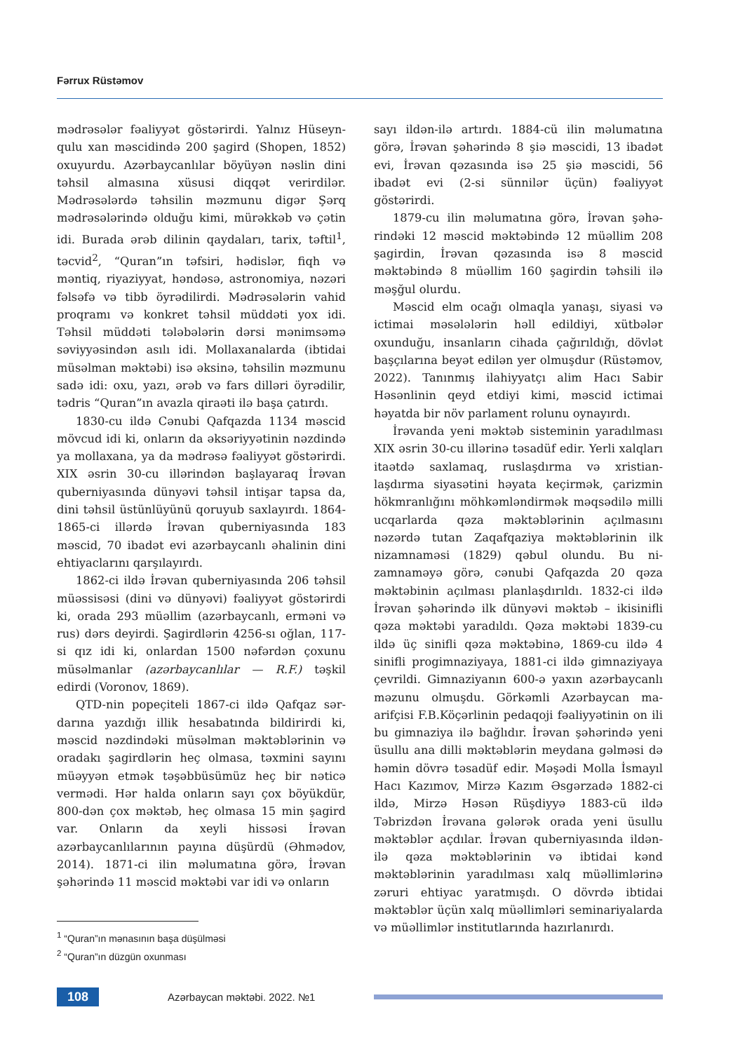Fərrux Rüstəmov
mədrəsələr fəaliyyət göstərirdi. Yalnız Hüseyn­qulu xan məscidində 200 şagird (Shopen, 1852) oxuyurdu. Azərbaycanlılar böyüyən nəslin dini təhsil almasına xüsusi diqqət verirdilər. Mədrəsələrdə təhsilin məzmunu digər Şərq mədrəsələrində olduğu kimi, mürəkkəb və çətin idi. Burada ərəb dilinin qaydaları, tarix, təftil<sup>1</sup>, təcvid<sup>2</sup>, “Quran”ın təfsiri, hədislər, fiqh və məntiq, riyaziyyat, həndəsə, astronomiya, nəzəri fəlsəfə və tibb öyrədilirdi. Mədrəsələrin vahid proqramı və konkret təhsil müddəti yox idi. Təhsil müddəti tələbələrin dərsi mənimsəmə səviyyəsindən asılı idi. Mollaxanalarda (ibtidai müsəlman məktəbi) isə əksinə, təhsilin məzmunu sadə idi: oxu, yazı, ərəb və fars dilləri öyrədilir, tədris “Quran”ın avazla qiraəti ilə başa çatırdı.
1830-cu ildə Cənubi Qafqazda 1134 məscid mövcud idi ki, onların da əksəriyyətinin nəzdində ya mollaxana, ya da mədrəsə fəaliyyət göstərirdi. XIX əsrin 30-cu illərindən başlayaraq İrəvan quberniyasında dünyəvi təhsil intişar tapsa da, dini təhsil üstünlüyünü qoruyub saxlayırdı. 1864-1865-ci illərdə İrəvan quberniyasında 183 məscid, 70 ibadət evi azərbaycanlı əhalinin dini ehtiyaclarını qarşılayırdı.
1862-ci ildə İrəvan quberniyasında 206 təhsil müəssisəsi (dini və dünyəvi) fəaliyyət göstərirdi ki, orada 293 müəllim (azərbaycanlı, erməni və rus) dərs deyirdi. Şagirdlərin 4256-sı oğlan, 117-si qız idi ki, onlardan 1500 nəfərdən çoxunu müsəlmanlar (azərbaycanlılar — R.F.) təşkil edirdi (Voronov, 1869).
QTD-nin popeçiteli 1867-ci ildə Qafqaz sər­darına yazdığı illik hesabatında bildirirdi ki, məscid nəzdindəki müsəlman məktəblərinin və oradakı şagirdlərin heç olmasa, təxmini sayını müəyyən etmək təşəbbüsümüz heç bir nəticə vermədi. Hər halda onların sayı çox böyükdür, 800-dən çox məktəb, heç olmasa 15 min şagird var. Onların da xeyli hissəsi İrəvan azərbaycanlılarının payına düşürdü (Əhmədov, 2014). 1871-ci ilin məlumatına görə, İrəvan şəhərində 11 məscid məktəbi var idi və onların
<sup>1</sup> “Quran”ın mənasının başa düşülməsi
<sup>2</sup> “Quran”ın düzgün oxunması
sayı ildən-ilə artırdı. 1884-cü ilin məlumatına görə, İrəvan şəhərində 8 şiə məscidi, 13 ibadət evi, İrəvan qəzasında isə 25 şiə məscidi, 56 ibadət evi (2-si sünnilər üçün) fəaliyyət göstərirdi.
1879-cu ilin məlumatına görə, İrəvan şəhə­rindəki 12 məscid məktəbində 12 müəllim 208 şagirdin, İrəvan qəzasında isə 8 məscid məktəbində 8 müəllim 160 şagirdin təhsili ilə məşğul olurdu.
Məscid elm ocağı olmaqla yanaşı, siyasi və ictimai məsələlərin həll edildiyi, xütbələr oxunduğu, insanların cihada çağırıldığı, dövlət başçılarına beyət edilən yer olmuşdur (Rüstəmov, 2022). Tanınmış ilahiyyatçı alim Hacı Sabir Həsənlinin qeyd etdiyi kimi, məscid ictimai həyatda bir növ parlament rolunu oynayırdı.
İrəvanda yeni məktəb sisteminin yaradılması XIX əsrin 30-cu illərinə təsadüf edir. Yerli xalqları itaətdə saxlamaq, ruslaşdırma və xristian­laşdırma siyasətini həyata keçirmək, çarizmin hökmranlığını möhkəmləndirmək məqsədilə milli ucqarlarda qəza məktəblərinin açılmasını nəzərdə tutan Zaqafqaziya məktəblərinin ilk nizamnaməsi (1829) qəbul olundu. Bu ni­zamnaməyə görə, cənubi Qafqazda 20 qəza məktəbinin açılması planlaşdırıldı. 1832-ci ildə İrəvan şəhərində ilk dünyəvi məktəb – ikisinifli qəza məktəbi yaradıldı. Qəza məktəbi 1839-cu ildə üç sinifli qəza məktəbinə, 1869-cu ildə 4 sinifli progimnaziyaya, 1881-ci ildə gimnaziyaya çevrildi. Gimnaziyanın 600-ə yaxın azərbaycanlı məzunu olmuşdu. Görkəmli Azərbaycan ma­arifçisi F.B.Köçərlinin pedaqoji fəaliyyətinin on ili bu gimnaziya ilə bağlıdır. İrəvan şəhərində yeni üsullu ana dilli məktəblərin meydana gəlməsi də həmin dövrə təsadüf edir. Məşədi Molla İsmayıl Hacı Kazımov, Mirzə Kazım Əsgərzadə 1882-ci ildə, Mirzə Həsən Rüşdiyyə 1883-cü ildə Təbrizdən İrəvana gələrək orada yeni üsullu məktəblər açdılar. İrəvan quber­niyasında ildən-ilə qəza məktəblərinin və ibtidai kənd məktəblərinin yaradılması xalq müəl­limlərinə zəruri ehtiyac yaratmışdı. O dövrdə ibtidai məktəblər üçün xalq müəllimləri semi­nariyalarda və müəllimlər institutlarında hazırlanırdı.
108
Azərbaycan məktəbi. 2022. №1